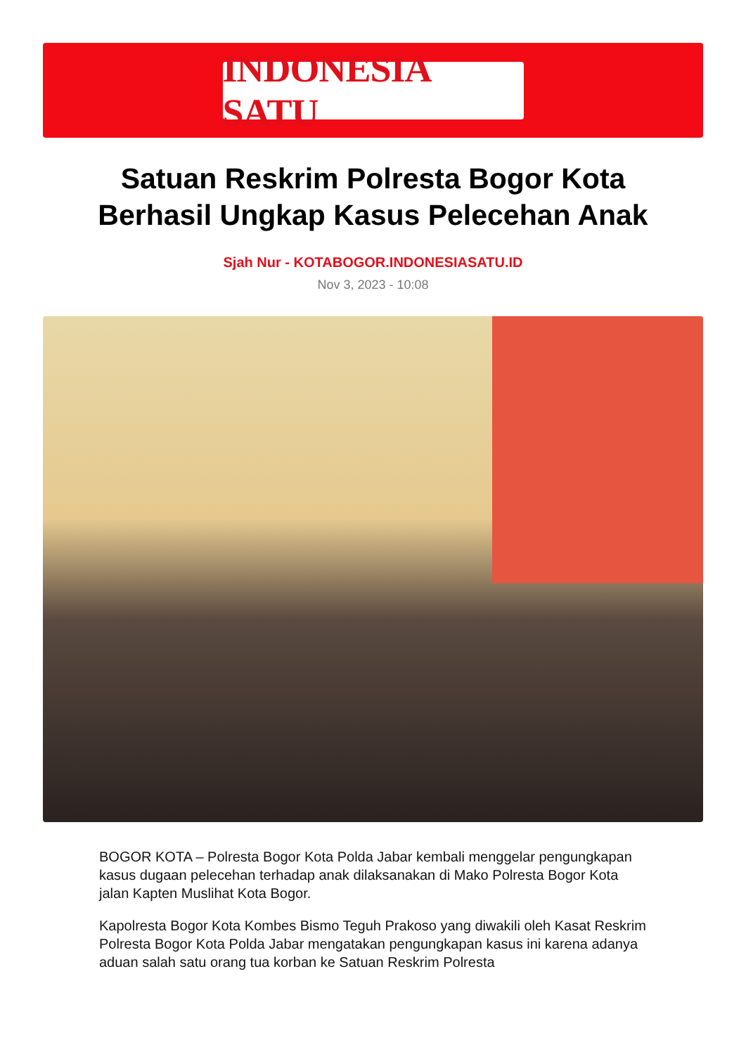INDONESIA SATU
Satuan Reskrim Polresta Bogor Kota Berhasil Ungkap Kasus Pelecehan Anak
Sjah Nur - KOTABOGOR.INDONESIASATU.ID
Nov 3, 2023 - 10:08
BOGOR KOTA – Polresta Bogor Kota Polda Jabar kembali menggelar pengungkapan kasus dugaan pelecehan terhadap anak dilaksanakan di Mako Polresta Bogor Kota jalan Kapten Muslihat Kota Bogor.
Kapolresta Bogor Kota Kombes Bismo Teguh Prakoso yang diwakili oleh Kasat Reskrim Polresta Bogor Kota Polda Jabar mengatakan pengungkapan kasus ini karena adanya aduan salah satu orang tua korban ke Satuan Reskrim Polresta